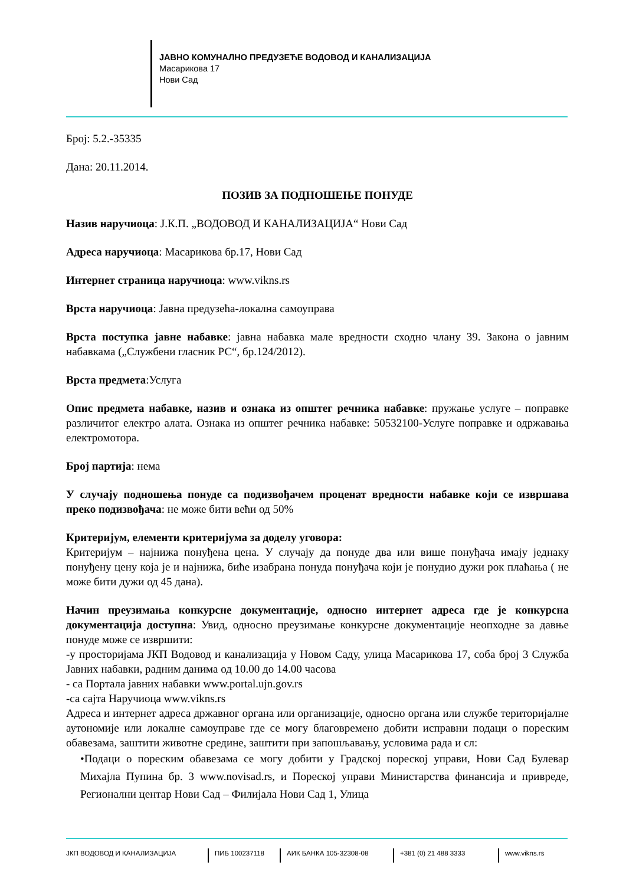ЈАВНО КОМУНАЛНО ПРЕДУЗЕЋЕ ВОДОВОД И КАНАЛИЗАЦИЈА
Масарикова 17
Нови Сад
Број: 5.2.-35335
Дана: 20.11.2014.
ПОЗИВ ЗА ПОДНОШЕЊЕ ПОНУДЕ
Назив наручиоца: Ј.К.П. „ВОДОВОД И КАНАЛИЗАЦИЈА“ Нови Сад
Адреса наручиоца: Масарикова бр.17, Нови Сад
Интернет страница наручиоца: www.vikns.rs
Врста наручиоца: Јавна предузећа-локална самоуправа
Врста поступка јавне набавке: јавна набавка мале вредности сходно члану 39. Закона о јавним набавкама („Службени гласник РС“, бр.124/2012).
Врста предмета:Услуга
Опис предмета набавке, назив и ознака из општег речника набавке: пружање услуге – поправке различитог електро алата. Ознака из општег речника набавке: 50532100-Услуге поправке и одржавања електромотора.
Број партија: нема
У случају подношења понуде са подизвођачем проценат вредности набавке који се извршава преко подизвођача: не може бити већи од 50%
Критеријум, елементи критеријума за доделу уговора:
Критеријум – најнижа понуђена цена. У случају да понуде два или више понуђача имају једнаку понуђену цену која је и најнижа, биће изабрана понуда понуђача који је понудио дужи рок плаћања ( не може бити дужи од 45 дана).
Начин преузимања конкурсне документације, односно интернет адреса где је конкурсна документација доступна: Увид, односно преузимање конкурсне документације неопходне за давње понуде може се извршити:
-у просторијама ЈКП Водовод и канализација у Новом Саду, улица Масарикова 17, соба број 3 Служба Јавних набавки, радним данима од 10.00 до 14.00 часова
- са Портала јавних набавки www.portal.ujn.gov.rs
-са сајта Наручиоца www.vikns.rs
Адреса и интернет адреса државног органа или организације, односно органа или службе територијалне аутономије или локалне самоуправе где се могу благовремено добити исправни подаци о пореским обавезама, заштити животне средине, заштити при запошљавању, условима рада и сл:
•Подаци о пореским обавезама се могу добити у Градској пореској управи, Нови Сад Булевар Михајла Пупина бр. 3 www.novisad.rs, и Пореској управи Министарства финансија и привреде, Регионални центар Нови Сад – Филијала Нови Сад 1, Улица
ЈКП ВОДОВОД И КАНАЛИЗАЦИЈА ПИБ 100237118 АИК БАНКА 105-32308-08 +381 (0) 21 488 3333 www.vikns.rs